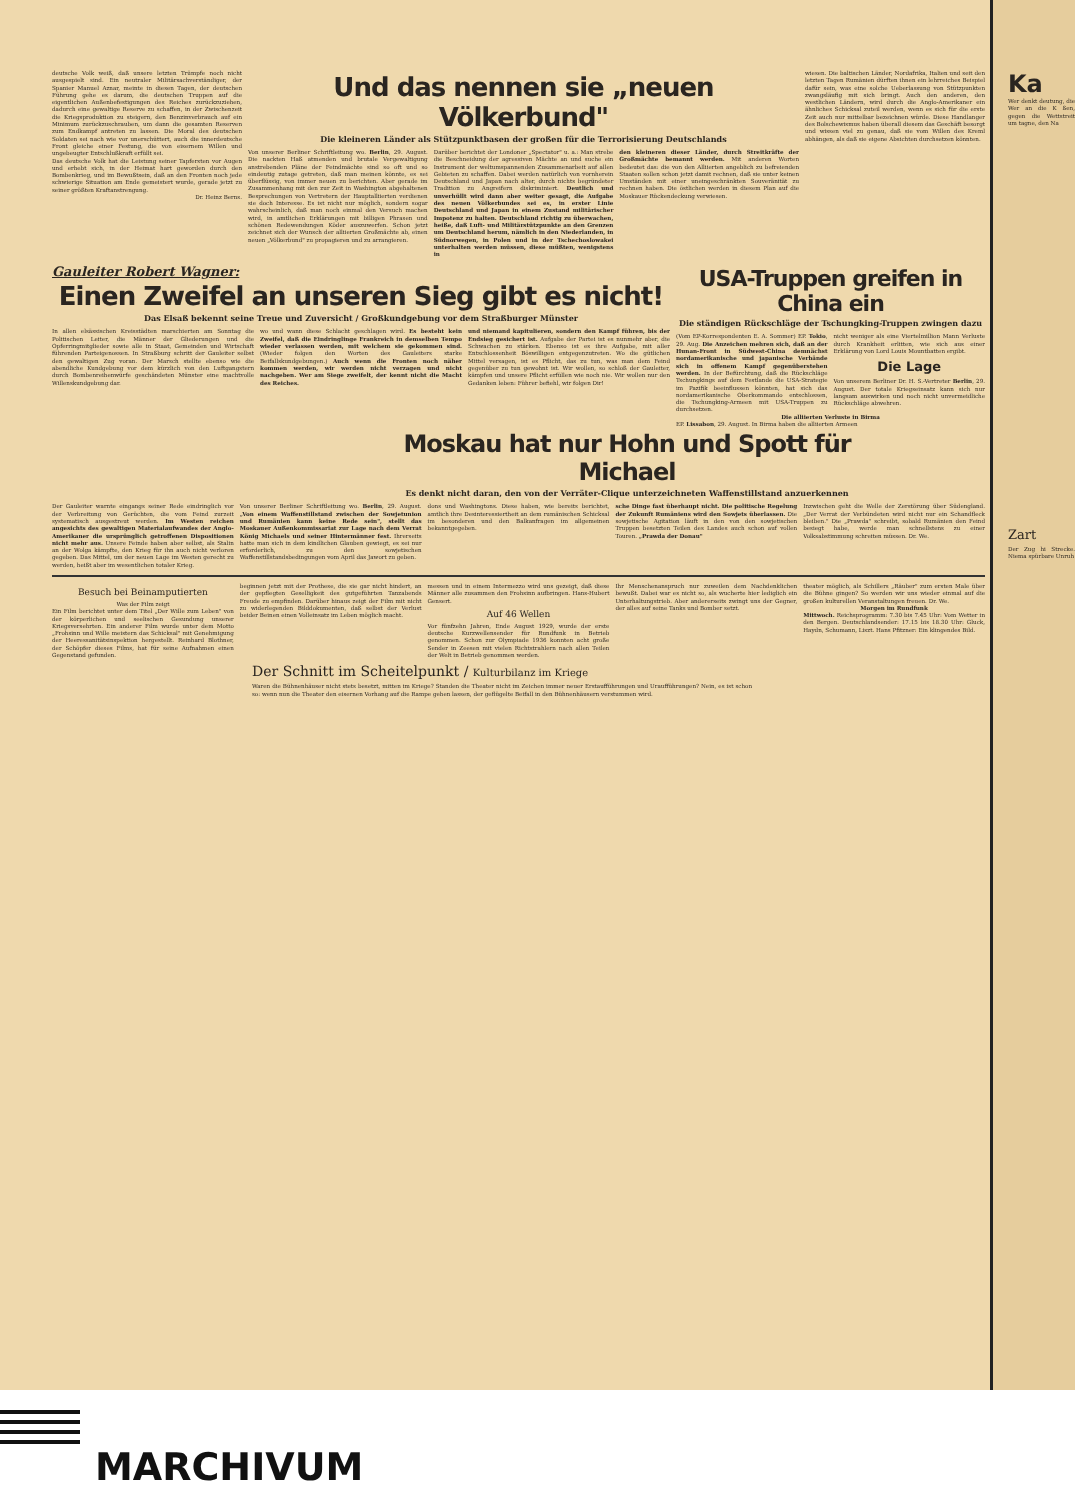deutsche Volk weiß, daß unsere letzten Trümpfe noch nicht ausgespielt sind. Ein neutraler Militärsachverständiger, der Spanier Manuel Aznar, meinte in diesen Tagen, der deutschen Führung gehe es darum, die deutschen Truppen auf die eigentlichen Außenbefestigungen des Reiches zurückzuziehen, dadurch eine gewaltige Reserve zu schaffen, in der Zwischenzeit die Kriegsproduktion zu steigern, den Benzinverbrauch auf ein Minimum zurückzuschrauben, um dann die gesamten Reserven zum Endkampf antreten zu lassen. Die Moral des deutschen Soldaten sei nach wie vor unerschüttert, auch die innerdeutsche Front gleiche einer Festung, die von eisernem Willen und ungebeugter Entschlußkraft erfüllt sei.
Das deutsche Volk hat die Leistung seiner Tapfersten vor Augen und erhebt sich, in der Heimat hart geworden durch den Bombenkrieg, und im Bewußtsein, daß an den Fronten noch jede schwierige Situation am Ende gemeistert wurde, gerade jetzt zu seiner größten Kraftanstrengung.
Dr. Heinz Berns.
Und das nennen sie „neuen Völkerbund"
Die kleineren Länder als Stützpunktbasen der großen für die Terrorisierung Deutschlands
Von unserer Berliner Schriftleitung wo. Berlin, 29. August. Die nackten Haß atmenden und brutale Vergewaltigung anstrebenden Pläne der Feindmächte sind so oft und so eindeutig zutage getreten, daß man meinen könnte, es sei überflüssig, von immer neuen zu berichten. Aber gerade im Zusammenhang mit den zur Zeit in Washington abgehaltenen Besprechungen von Vertretern der Hauptalliierten verdienen sie doch Interesse. Es ist nicht nur möglich, sondern sogar wahrscheinlich, daß man noch einmal den Versuch machen wird, in amtlichen Erklärungen mit billigen Phrasen und schönen Redewendungen Köder auszuwerfen. Schon jetzt zeichnet sich der Wunsch der alliierten Großmächte ab, einen neuen „Völkerbund" zu propagieren und zu arrangieren.
Darüber berichtet der Londoner „Spectator" u. a.: Man strebe die Beschneidung der agressiven Mächte an und suche ein Instrument der weltumspannenden Zusammenarbeit auf allen Gebieten zu schaffen. Dabei werden natürlich von vornherein Deutschland und Japan nach alter, durch nichts begründeter Tradition zu Angreifern diskriminiert. Deutlich und unverhüllt wird dann aber weiter gesagt, die Aufgabe des neuen Völkerbundes sei es, in erster Linie Deutschland und Japan in einem Zustand militärischer Impotenz zu halten. Deutschland richtig zu überwachen, heiße, daß Luft- und Militärstützpunkte an den Grenzen um Deutschland herum, nämlich in den Niederlanden, in Südnorwegen, in Polen und in der Tschechoslowakei unterhalten werden müssen, diese müßten, wenigstens in
den kleineren dieser Länder, durch Streitkräfte der Großmächte bemannt werden. Mit anderen Worten bedeutet das: die von den Alliierten angeblich zu befreienden Staaten sollen schon jetzt damit rechnen, daß sie unter keinen Umständen mit einer uneingeschränkten Souveränität zu rechnen haben. Die östlichen werden in diesem Plan auf die Moskauer Rückendeckung verwiesen.
wiesen. Die baltischen Länder, Nordafrika, Italien und seit den letzten Tagen Rumänien dürften ihnen ein lehrreiches Beispiel dafür sein, was eine solche Ueberlassung von Stützpunkten zwangsläufig mit sich bringt. Auch den anderen, den westlichen Ländern, wird durch die Anglo-Amerikaner ein ähnliches Schicksal zuteil werden, wenn es sich für die erste Zeit auch nur mittelbar bezeichnen würde. Diese Handlanger des Bolschewismus haben überall diesem das Geschäft besorgt und wissen viel zu genau, daß sie vom Willen des Kreml abhängen, als daß sie eigene Absichten durchsetzen könnten.
Gauleiter Robert Wagner:
Einen Zweifel an unseren Sieg gibt es nicht!
Das Elsaß bekennt seine Treue und Zuversicht / Großkundgebung vor dem Straßburger Münster
In allen elsässischen Kreisstädten marschierten am Sonntag die Politischen Leiter, die Männer der Gliederungen und die Opferringmitglieder sowie alle in Staat, Gemeinden und Wirtschaft führenden Parteigenossen. In Straßburg schritt der Gauleiter selbst den gewaltigen Zug voran. Der Marsch stellte ebenso wie die abendliche Kundgebung vor dem kürzlich von den Luftgangstern durch Bombenreihenwürfe geschändeten Münster eine machtvolle Willenskundgebung dar.
wo und wann diese Schlacht geschlagen wird. Es besteht kein Zweifel, daß die Eindringlinge Frankreich in demselben Tempo wieder verlassen werden, mit welchem sie gekommen sind. (Wieder folgen den Worten des Gauleiters starke Beifallskundgebungen.) Auch wenn die Fronten noch näher kommen werden, wir werden nicht verzagen und nicht nachgeben. Wer am Siege zweifelt, der kennt nicht die Macht des Reiches.
und niemand kapitulieren, sondern den Kampf führen, bis der Endsieg gesichert ist. Aufgabe der Partei ist es nunmehr aber, die Schwachen zu stärken. Ebenso ist es ihre Aufgabe, mit aller Entschlossenheit Böswilligen entgegenzutreten. Wo die gütlichen Mittel versagen, ist es Pflicht, das zu tun, was man dem Feind gegenüber zu tun gewohnt ist. Wir wollen, so schloß der Gauleiter, kämpfen und unsere Pflicht erfüllen wie noch nie. Wir wollen nur den Gedanken leben: Führer befiehl, wir folgen Dir!
USA-Truppen greifen in China ein
Die ständigen Rückschläge der Tschungking-Truppen zwingen dazu
(Vom EP-Korrespondenten E. A. Sommer) EP. Tokio, 29. Aug. Die Anzeichen mehren sich, daß an der Hunan-Front in Südwest-China demnächst nordamerikanische und japanische Verbände sich in offenem Kampf gegenüberstehen werden. In der Befürchtung, daß die Rückschläge Tschungkings auf dem Festlande die USA-Strategie im Pazifik beeinflussen könnten, hat sich das nordamerikanische Oberkommando entschlossen, die Tschungking-Armeen mit USA-Truppen zu durchsetzen.
nicht weniger als eine Viertelmillion Mann Verluste durch Krankheit erlitten, wie sich aus einer Erklärung von Lord Louis Mountbatten ergibt.
Die Lage
Von unserem Berliner Dr. H. S.-Vertreter Berlin, 29. August. Der totale Kriegseinsatz kann sich nur langsam auswirken und noch nicht unvermeidliche Rückschläge abwehren.
Die alliierten Verluste in Birma
EP. Lissabon, 29. August. In Birma haben die alliierten Armeen
Moskau hat nur Hohn und Spott für Michael
Es denkt nicht daran, den von der Verräter-Clique unterzeichneten Waffenstillstand anzuerkennen
Der Gauleiter warnte eingangs seiner Rede eindringlich vor der Verbreitung von Gerüchten, die vom Feind zurzeit systematisch ausgestreut werden. Im Westen reichen angesichts des gewaltigen Materialaufwandes der Anglo-Amerikaner die ursprünglich getroffenen Dispositionen nicht mehr aus. Unsere Feinde haben aber selbst, als Stalin an der Wolga kämpfte, den Krieg für ihn auch nicht verloren gegeben. Das Mittel, um der neuen Lage im Westen gerecht zu werden, heißt aber im wesentlichen totaler Krieg.
Von unserer Berliner Schriftleitung wo. Berlin, 29. August. „Von einem Waffenstillstand zwischen der Sowjetunion und Rumänien kann keine Rede sein", stellt das Moskauer Außenkommissariat zur Lage nach dem Verrat König Michaels und seiner Hintermänner fest. Ihrerseits hatte man sich in dem kindlichen Glauben gewiegt, es sei nur erforderlich, zu den sowjetischen Waffenstillstandsbedingungen vom April das Jawort zu geben.
dons und Washingtons. Diese haben, wie bereits berichtet, amtlich ihre Desinteressiertheit an dem rumänischen Schicksal im besonderen und den Balkanfragen im allgemeinen bekanntgegeben.
sche Dinge fast überhaupt nicht. Die politische Regelung der Zukunft Rumäniens wird den Sowjets überlassen. Die sowjetische Agitation läuft in den von den sowjetischen Truppen besetzten Teilen des Landes auch schon auf vollen Touren. „Prawda der Donau"
Inzwischen geht die Welle der Zerstörung über Südengland. „Der Verrat der Verbündeten wird nicht nur ein Schandfleck bleiben." Die „Prawda" schreibt, sobald Rumänien den Feind besiegt habe, werde man schnellstens zu einer Volksabstimmung schreiten müssen. Dr. We.
Besuch bei Beinamputierten
Was der Film zeigt
Ein Film berichtet unter dem Titel „Der Wille zum Leben" von der körperlichen und seelischen Gesundung unserer Kriegsversehrten. Ein anderer Film wurde unter dem Motto „Frohsinn und Wille meistern das Schicksal" mit Genehmigung der Heeressanitätsinspektion hergestellt. Reinhard Blothner, der Schöpfer dieses Films, hat für seine Aufnahmen einen Gegenstand gefunden.
beginnen jetzt mit der Prothese, die sie gar nicht hindert, an der gepflegten Geselligkeit des gutgeführten Tanzabends Freude zu empfinden. Darüber hinaus zeigt der Film mit nicht zu widerlegenden Bilddokumenten, daß selbst der Verlust beider Beinen einen Volleinsatz im Leben möglich macht.
messen und in einem Intermezzo wird uns gezeigt, daß diese Männer alle zusammen den Frohsinn aufbringen. Hans-Hubert Gensert.
Auf 46 Wellen
Vor fünfzehn Jahren, Ende August 1929, wurde der erste deutsche Kurzwellensender für Rundfunk in Betrieb genommen. Schon zur Olympiade 1936 konnten acht große Sender in Zeesen mit vielen Richtstrahlern nach allen Teilen der Welt in Betrieb genommen werden.
Ihr Menschenanspruch nur zuweilen dem Nachdenklichen bewußt. Dabei war es nicht so, als wucherte hier lediglich ein Unterhaltungstrieb. Aber andererseits zwingt uns der Gegner, der alles auf seine Tanks und Bomber setzt.
theater möglich, als Schillers „Räuber" zum ersten Male über die Bühne gingen? So werden wir uns wieder einmal auf die großen kulturellen Veranstaltungen freuen. Dr. We.
Morgen im Rundfunk
Mittwoch. Reichsprogramm: 7.30 bis 7.45 Uhr: Vom Wetter in den Bergen. Deutschlandsender: 17.15 bis 18.30 Uhr: Gluck, Haydn, Schumann, Liszt. Hans Pfitzner: Ein klingendes Bild.
Der Schnitt im Scheitelpunkt / Kulturbilanz im Kriege
Waren die Bühnenhäuser nicht stets besetzt, mitten im Kriege? Standen die Theater nicht im Zeichen immer neuer Erstaufführungen und Uraufführungen? Nein, es ist schon so: wenn nun die Theater den eisernen Vorhang auf die Rampe gehen lassen, der geflügelte Beifall in den Bühnenhäusern verstummen wird.
Ka
Wer denkt deutung, die Wer an die K ßen, gegen die Wettstreit um tagne, den Na
Zart
Der Zug hi Strecke. Niema spürbare Unruh
MARCHIVUM